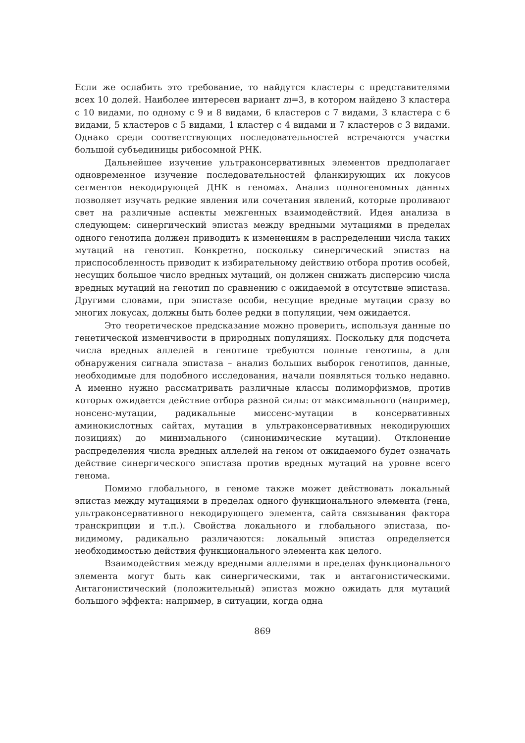Если же ослабить это требование, то найдутся кластеры с представителями всех 10 долей. Наиболее интересен вариант m=3, в котором найдено 3 кластера с 10 видами, по одному с 9 и 8 видами, 6 кластеров с 7 видами, 3 кластера с 6 видами, 5 кластеров с 5 видами, 1 кластер с 4 видами и 7 кластеров с 3 видами. Однако среди соответствующих последовательностей встречаются участки большой субъединицы рибосомной РНК.
Дальнейшее изучение ультраконсервативных элементов предполагает одновременное изучение последовательностей фланкирующих их локусов сегментов некодирующей ДНК в геномах. Анализ полногеномных данных позволяет изучать редкие явления или сочетания явлений, которые проливают свет на различные аспекты межгенных взаимодействий. Идея анализа в следующем: синергический эпистаз между вредными мутациями в пределах одного генотипа должен приводить к изменениям в распределении числа таких мутаций на генотип. Конкретно, поскольку синергический эпистаз на приспособленность приводит к избирательному действию отбора против особей, несущих большое число вредных мутаций, он должен снижать дисперсию числа вредных мутаций на генотип по сравнению с ожидаемой в отсутствие эпистаза. Другими словами, при эпистазе особи, несущие вредные мутации сразу во многих локусах, должны быть более редки в популяции, чем ожидается.
Это теоретическое предсказание можно проверить, используя данные по генетической изменчивости в природных популяциях. Поскольку для подсчета числа вредных аллелей в генотипе требуются полные генотипы, а для обнаружения сигнала эпистаза – анализ больших выборок генотипов, данные, необходимые для подобного исследования, начали появляться только недавно. А именно нужно рассматривать различные классы полиморфизмов, против которых ожидается действие отбора разной силы: от максимального (например, нонсенс-мутации, радикальные миссенс-мутации в консервативных аминокислотных сайтах, мутации в ультраконсервативных некодирующих позициях) до минимального (синонимические мутации). Отклонение распределения числа вредных аллелей на геном от ожидаемого будет означать действие синергического эпистаза против вредных мутаций на уровне всего генома.
Помимо глобального, в геноме также может действовать локальный эпистаз между мутациями в пределах одного функционального элемента (гена, ультраконсервативного некодирующего элемента, сайта связывания фактора транскрипции и т.п.). Свойства локального и глобального эпистаза, по-видимому, радикально различаются: локальный эпистаз определяется необходимостью действия функционального элемента как целого.
Взаимодействия между вредными аллелями в пределах функционального элемента могут быть как синергическими, так и антагонистическими. Антагонистический (положительный) эпистаз можно ожидать для мутаций большого эффекта: например, в ситуации, когда одна
869